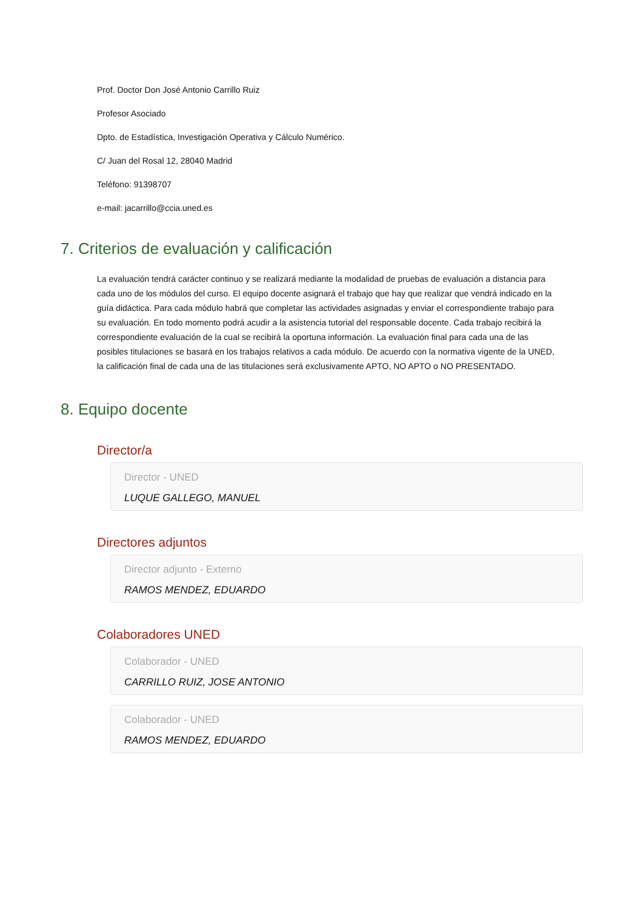Prof. Doctor Don José Antonio Carrillo Ruiz
Profesor Asociado
Dpto. de Estadística, Investigación Operativa y Cálculo Numérico.
C/ Juan del Rosal 12, 28040 Madrid
Teléfono: 91398707
e-mail: jacarrillo@ccia.uned.es
7. Criterios de evaluación y calificación
La evaluación tendrá carácter continuo y se realizará mediante la modalidad de pruebas de evaluación a distancia para cada uno de los módulos del curso. El equipo docente asignará el trabajo que hay que realizar que vendrá indicado en la guía didáctica. Para cada módulo habrá que completar las actividades asignadas y enviar el correspondiente trabajo para su evaluación. En todo momento podrá acudir a la asistencia tutorial del responsable docente. Cada trabajo recibirá la correspondiente evaluación de la cual se recibirá la oportuna información. La evaluación final para cada una de las posibles titulaciones se basará en los trabajos relativos a cada módulo. De acuerdo con la normativa vigente de la UNED, la calificación final de cada una de las titulaciones será exclusivamente APTO, NO APTO o NO PRESENTADO.
8. Equipo docente
Director/a
Director - UNED
LUQUE GALLEGO, MANUEL
Directores adjuntos
Director adjunto - Externo
RAMOS MENDEZ, EDUARDO
Colaboradores UNED
Colaborador - UNED
CARRILLO RUIZ, JOSE ANTONIO
Colaborador - UNED
RAMOS MENDEZ, EDUARDO